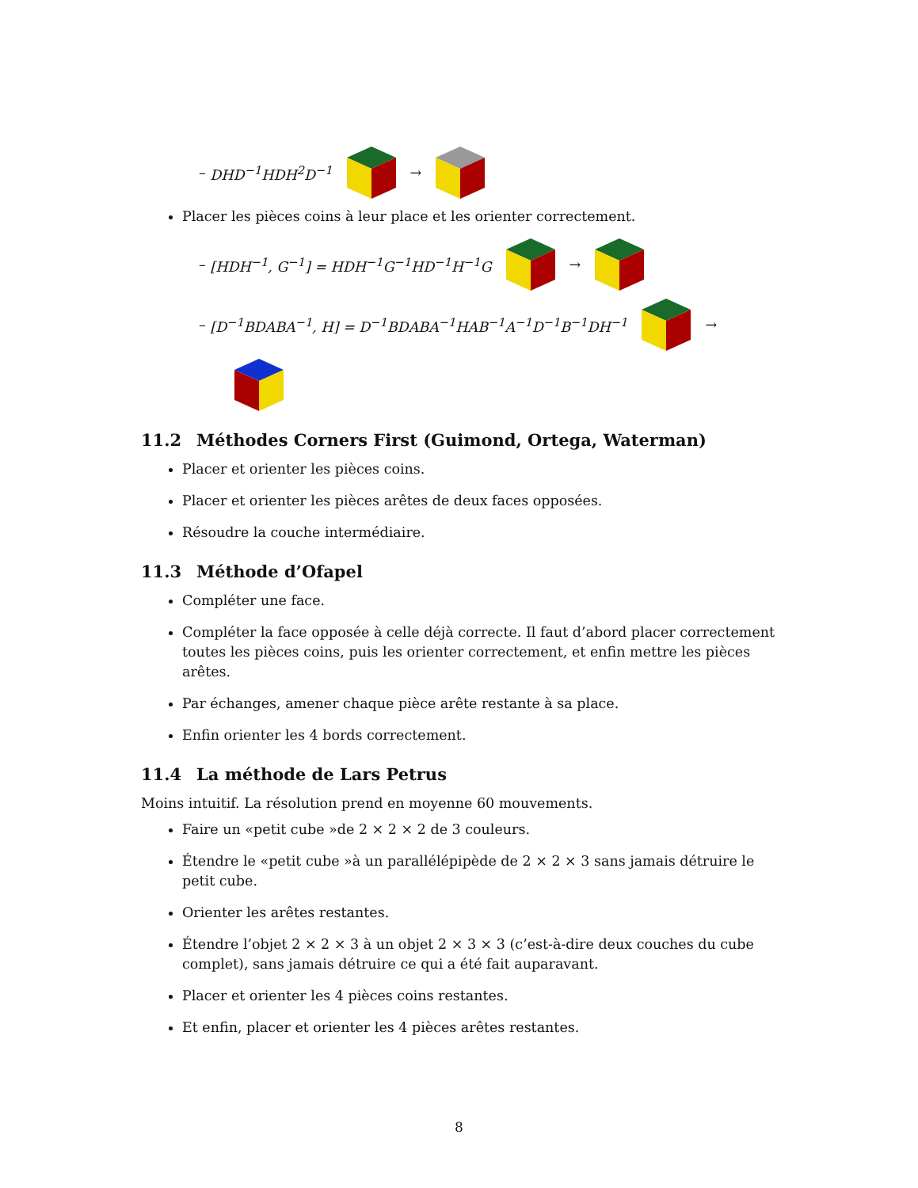– DHD<sup>−1</sup>HDH<sup>2</sup>D<sup>−1</sup> →
Placer les pièces coins à leur place et les orienter correctement.
– [HDH<sup>−1</sup>, G<sup>−1</sup>] = HDH<sup>−1</sup>G<sup>−1</sup>HD<sup>−1</sup>H<sup>−1</sup>G →
– [D<sup>−1</sup>BDABA<sup>−1</sup>, H] = D<sup>−1</sup>BDABA<sup>−1</sup>HAB<sup>−1</sup>A<sup>−1</sup>D<sup>−1</sup>B<sup>−1</sup>DH<sup>−1</sup> →
11.2 Méthodes Corners First (Guimond, Ortega, Waterman)
Placer et orienter les pièces coins.
Placer et orienter les pièces arêtes de deux faces opposées.
Résoudre la couche intermédiaire.
11.3 Méthode d’Ofapel
Compléter une face.
Compléter la face opposée à celle déjà correcte. Il faut d’abord placer correctement toutes les pièces coins, puis les orienter correctement, et enfin mettre les pièces arêtes.
Par échanges, amener chaque pièce arête restante à sa place.
Enfin orienter les 4 bords correctement.
11.4 La méthode de Lars Petrus
Moins intuitif. La résolution prend en moyenne 60 mouvements.
Faire un «petit cube »de 2 × 2 × 2 de 3 couleurs.
Étendre le «petit cube »à un parallélépipède de 2 × 2 × 3 sans jamais détruire le petit cube.
Orienter les arêtes restantes.
Étendre l’objet 2 × 2 × 3 à un objet 2 × 3 × 3 (c’est-à-dire deux couches du cube complet), sans jamais détruire ce qui a été fait auparavant.
Placer et orienter les 4 pièces coins restantes.
Et enfin, placer et orienter les 4 pièces arêtes restantes.
8